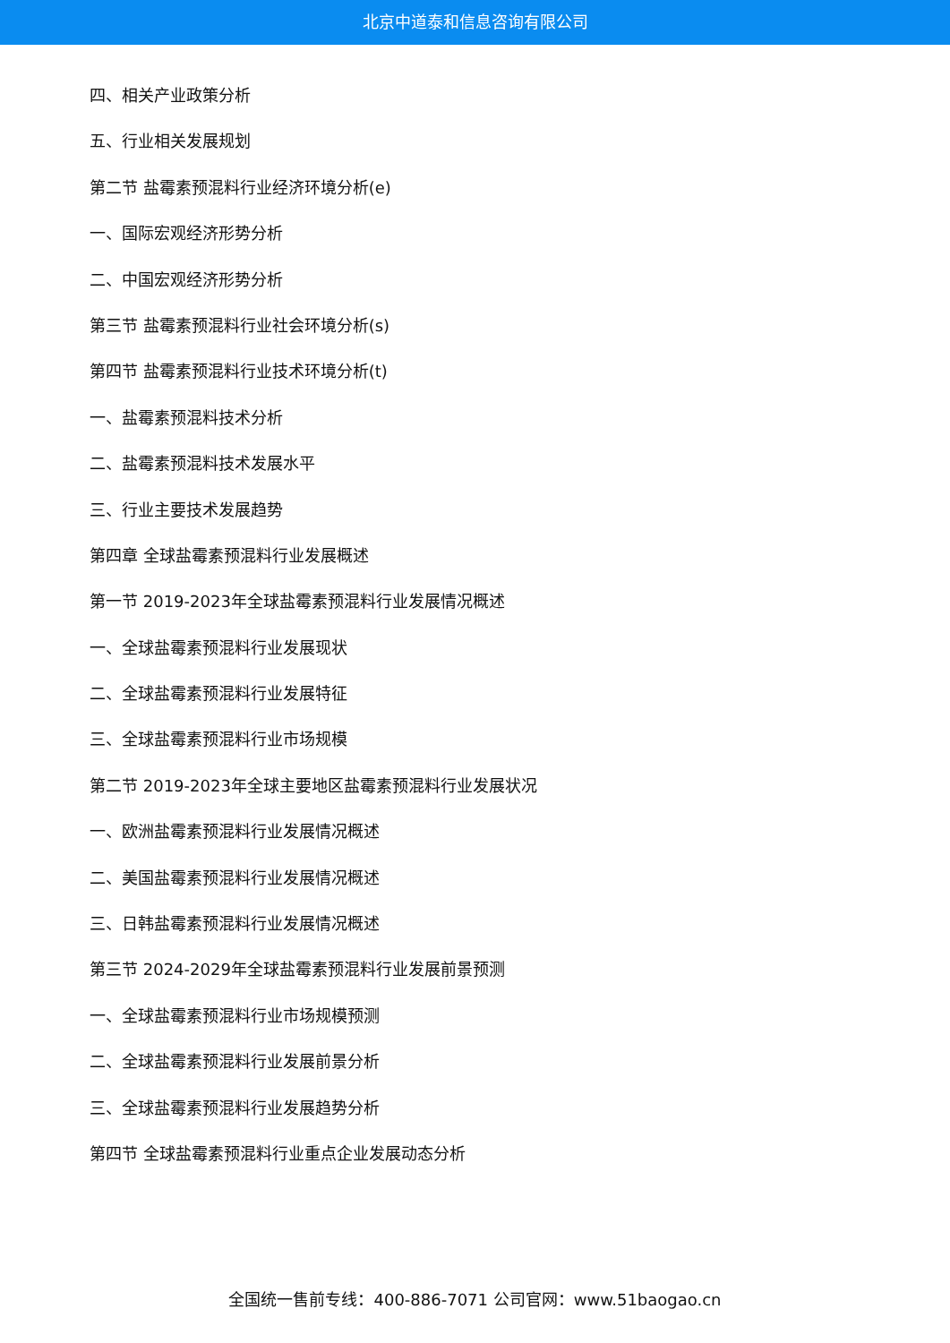北京中道泰和信息咨询有限公司
四、相关产业政策分析
五、行业相关发展规划
第二节 盐霉素预混料行业经济环境分析(e)
一、国际宏观经济形势分析
二、中国宏观经济形势分析
第三节 盐霉素预混料行业社会环境分析(s)
第四节 盐霉素预混料行业技术环境分析(t)
一、盐霉素预混料技术分析
二、盐霉素预混料技术发展水平
三、行业主要技术发展趋势
第四章 全球盐霉素预混料行业发展概述
第一节 2019-2023年全球盐霉素预混料行业发展情况概述
一、全球盐霉素预混料行业发展现状
二、全球盐霉素预混料行业发展特征
三、全球盐霉素预混料行业市场规模
第二节 2019-2023年全球主要地区盐霉素预混料行业发展状况
一、欧洲盐霉素预混料行业发展情况概述
二、美国盐霉素预混料行业发展情况概述
三、日韩盐霉素预混料行业发展情况概述
第三节 2024-2029年全球盐霉素预混料行业发展前景预测
一、全球盐霉素预混料行业市场规模预测
二、全球盐霉素预混料行业发展前景分析
三、全球盐霉素预混料行业发展趋势分析
第四节 全球盐霉素预混料行业重点企业发展动态分析
全国统一售前专线：400-886-7071 公司官网：www.51baogao.cn